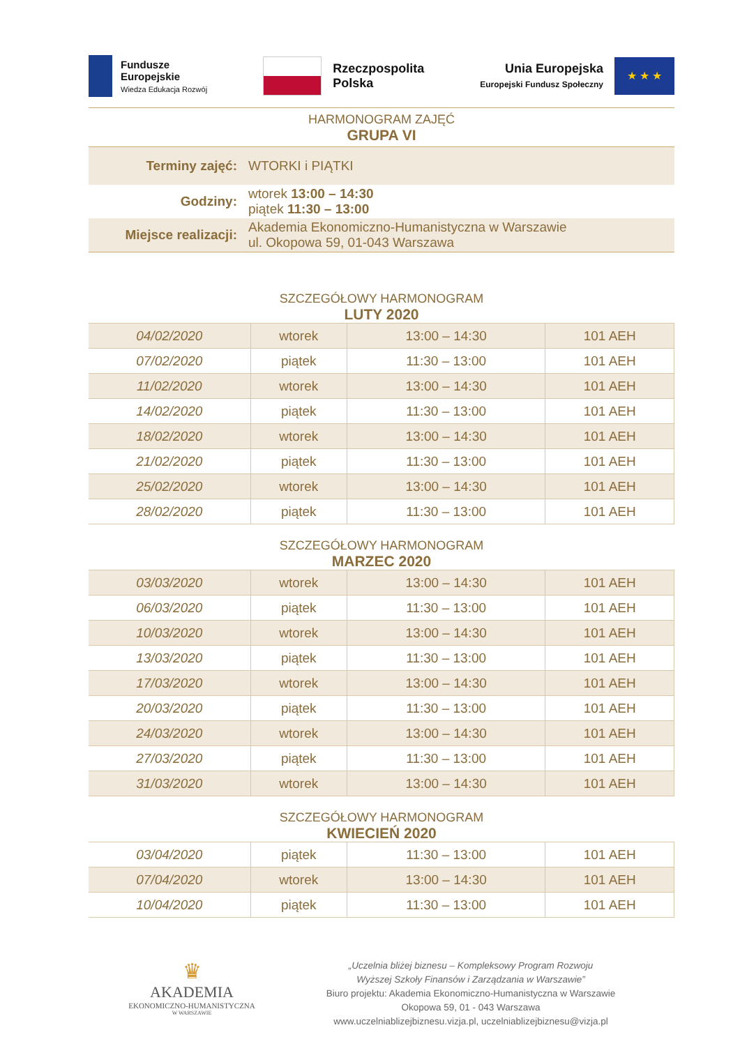Fundusze
Europejskie
Wiedza Edukacja Rozwój
Rzeczpospolita
Polska
Unia Europejska
Europejski Fundusz Społeczny
★ ★ ★
HARMONOGRAM ZAJĘĆ
GRUPA VI
| Terminy zajęć: | WTORKI i PIĄTKI |
| Godziny: | wtorek 13:00 – 14:30 piątek 11:30 – 13:00 |
| Miejsce realizacji: | Akademia Ekonomiczno-Humanistyczna w Warszawie ul. Okopowa 59, 01-043 Warszawa |
SZCZEGÓŁOWY HARMONOGRAM
LUTY 2020
| 04/02/2020 | wtorek | 13:00 – 14:30 | 101 AEH |
| 07/02/2020 | piątek | 11:30 – 13:00 | 101 AEH |
| 11/02/2020 | wtorek | 13:00 – 14:30 | 101 AEH |
| 14/02/2020 | piątek | 11:30 – 13:00 | 101 AEH |
| 18/02/2020 | wtorek | 13:00 – 14:30 | 101 AEH |
| 21/02/2020 | piątek | 11:30 – 13:00 | 101 AEH |
| 25/02/2020 | wtorek | 13:00 – 14:30 | 101 AEH |
| 28/02/2020 | piątek | 11:30 – 13:00 | 101 AEH |
SZCZEGÓŁOWY HARMONOGRAM
MARZEC 2020
| 03/03/2020 | wtorek | 13:00 – 14:30 | 101 AEH |
| 06/03/2020 | piątek | 11:30 – 13:00 | 101 AEH |
| 10/03/2020 | wtorek | 13:00 – 14:30 | 101 AEH |
| 13/03/2020 | piątek | 11:30 – 13:00 | 101 AEH |
| 17/03/2020 | wtorek | 13:00 – 14:30 | 101 AEH |
| 20/03/2020 | piątek | 11:30 – 13:00 | 101 AEH |
| 24/03/2020 | wtorek | 13:00 – 14:30 | 101 AEH |
| 27/03/2020 | piątek | 11:30 – 13:00 | 101 AEH |
| 31/03/2020 | wtorek | 13:00 – 14:30 | 101 AEH |
SZCZEGÓŁOWY HARMONOGRAM
KWIECIEŃ 2020
| 03/04/2020 | piątek | 11:30 – 13:00 | 101 AEH |
| 07/04/2020 | wtorek | 13:00 – 14:30 | 101 AEH |
| 10/04/2020 | piątek | 11:30 – 13:00 | 101 AEH |
♛
AKADEMIA
EKONOMICZNO-HUMANISTYCZNA
W WARSZAWIE
„Uczelnia bliżej biznesu – Kompleksowy Program Rozwoju
Wyższej Szkoły Finansów i Zarządzania w Warszawie”
Biuro projektu: Akademia Ekonomiczno-Humanistyczna w Warszawie
Okopowa 59, 01 - 043 Warszawa
www.uczelniablizejbiznesu.vizja.pl, uczelniablizejbiznesu@vizja.pl